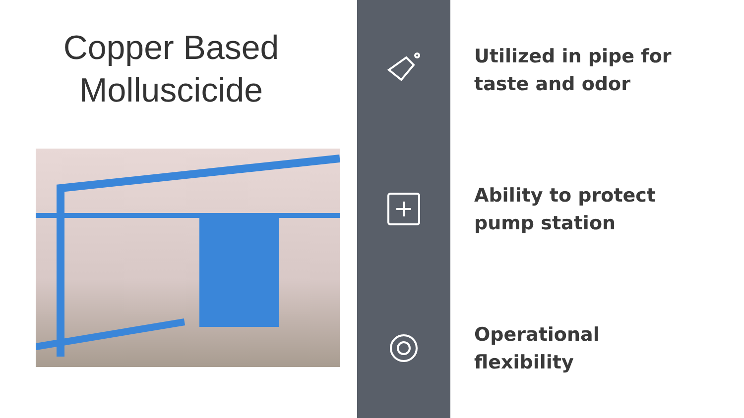Copper Based
Molluscicide
Utilized in pipe for
taste and odor
Ability to protect
pump station
Operational
flexibility